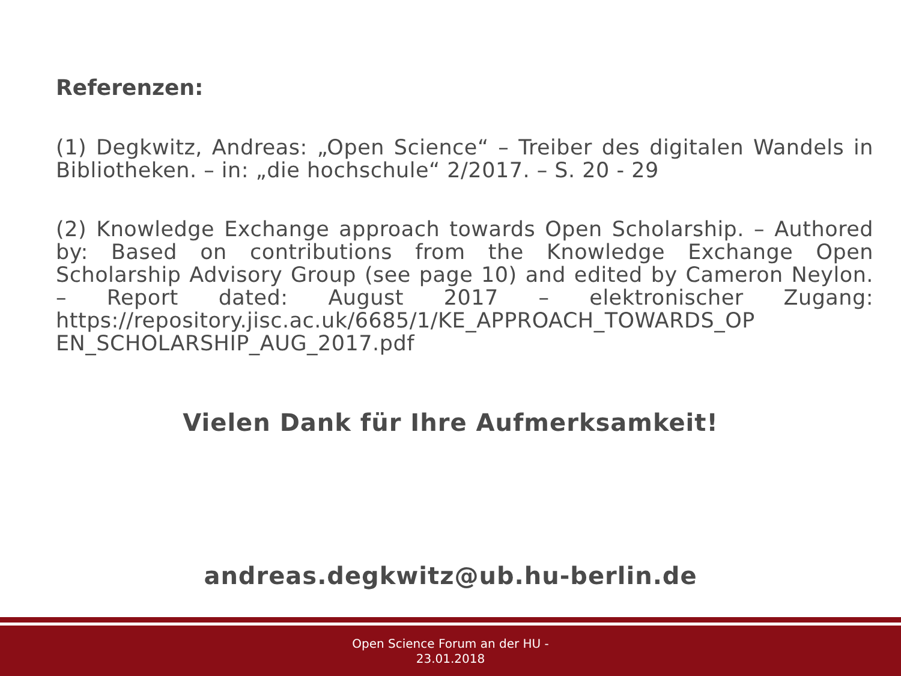Referenzen:
(1) Degkwitz, Andreas: „Open Science“ – Treiber des digitalen Wandels in Bibliotheken. – in: „die hochschule“ 2/2017. – S. 20 - 29
(2) Knowledge Exchange approach towards Open Scholarship. – Authored by: Based on contributions from the Knowledge Exchange Open Scholarship Advisory Group (see page 10) and edited by Cameron Neylon. – Report dated: August 2017 – elektronischer Zugang: https://repository.jisc.ac.uk/6685/1/KE_APPROACH_TOWARDS_OP EN_SCHOLARSHIP_AUG_2017.pdf
Vielen Dank für Ihre Aufmerksamkeit!
andreas.degkwitz@ub.hu-berlin.de
Open Science Forum an der HU -
23.01.2018